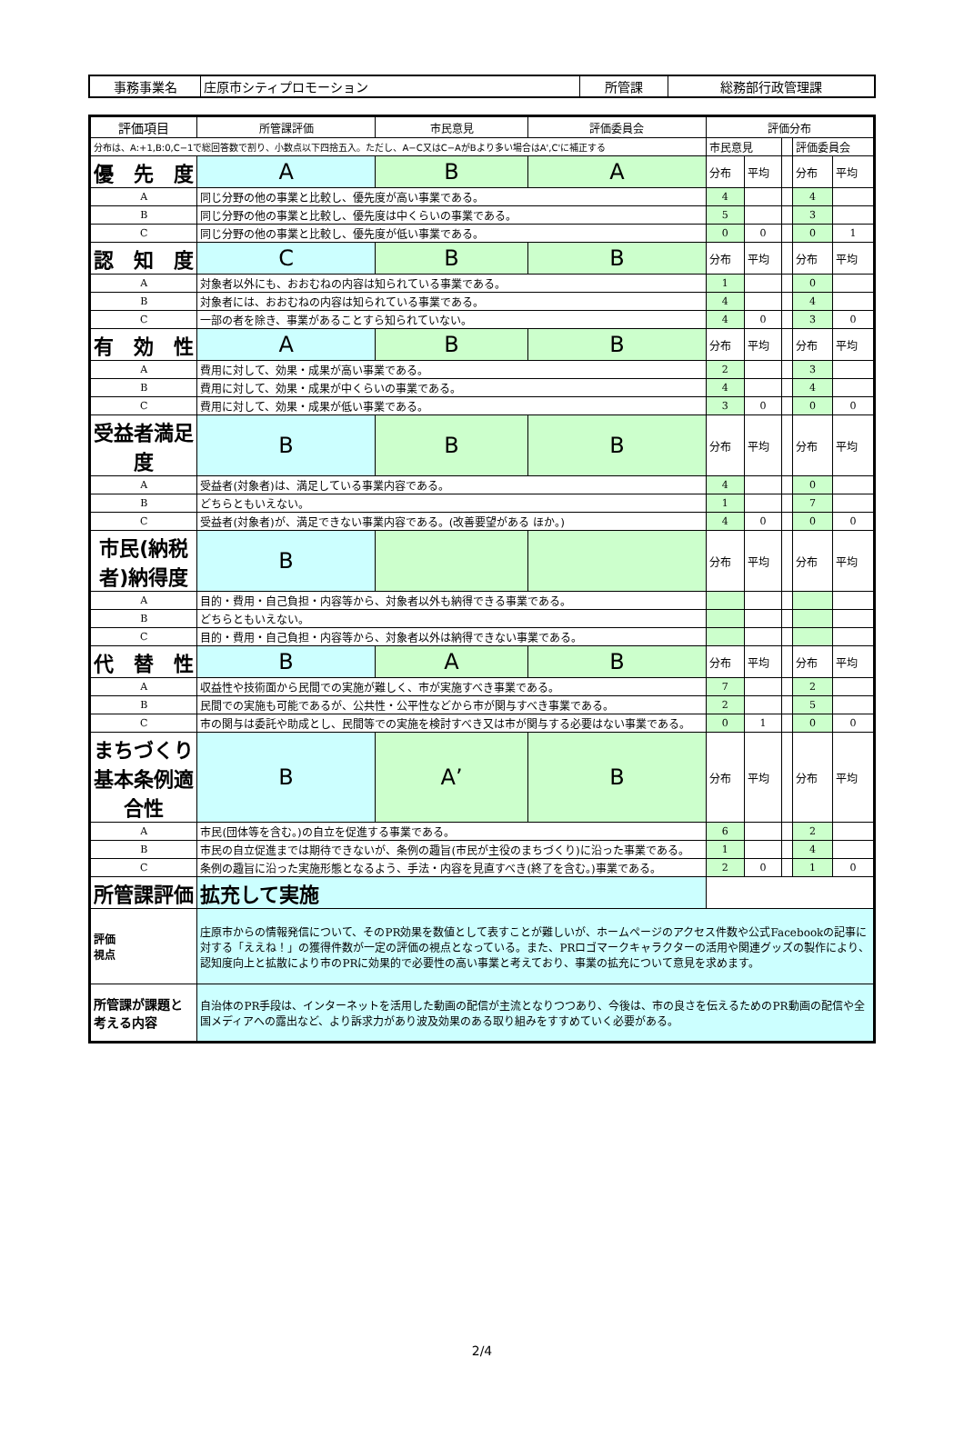| 事務事業名 | 庄原市シティプロモーション | 所管課 | 総務部行政管理課 |
| 評価項目 | | 所管課評価 | 市民意見 | 評価委員会 | 評価分布 | | | | |
| --- | --- | --- | --- | --- | --- | --- | --- | --- | --- |
| 分布は、A:+1,B:0,C−1で総回答数で割り、小数点以下四捨五入。ただし、A−C又はC−AがBより多い場合はA',C'に補正する | | | | | 市民意見 | | | 評価委員会 | |
| 優 先 度 | | A | B | A | 分布 | 平均 | | 分布 | 平均 |
| A | 同じ分野の他の事業と比較し、優先度が高い事業である。 | | | | 4 | | | 4 | |
| B | 同じ分野の他の事業と比較し、優先度は中くらいの事業である。 | | | | 5 | | | 3 | |
| C | 同じ分野の他の事業と比較し、優先度が低い事業である。 | | | | 0 | 0 | | 0 | 1 |
| 認 知 度 | | C | B | B | 分布 | 平均 | | 分布 | 平均 |
| A | 対象者以外にも、おおむねの内容は知られている事業である。 | | | | 1 | | | 0 | |
| B | 対象者には、おおむねの内容は知られている事業である。 | | | | 4 | | | 4 | |
| C | 一部の者を除き、事業があることすら知られていない。 | | | | 4 | 0 | | 3 | 0 |
| 有 効 性 | | A | B | B | 分布 | 平均 | | 分布 | 平均 |
| A | 費用に対して、効果・成果が高い事業である。 | | | | 2 | | | 3 | |
| B | 費用に対して、効果・成果が中くらいの事業である。 | | | | 4 | | | 4 | |
| C | 費用に対して、効果・成果が低い事業である。 | | | | 3 | 0 | | 0 | 0 |
| 受益者満足度 | | B | B | B | 分布 | 平均 | | 分布 | 平均 |
| A | 受益者(対象者)は、満足している事業内容である。 | | | | 4 | | | 0 | |
| B | どちらともいえない。 | | | | 1 | | | 7 | |
| C | 受益者(対象者)が、満足できない事業内容である。(改善要望がある ほか。) | | | | 4 | 0 | | 0 | 0 |
| 市民(納税者)納得度 | | B | | | 分布 | 平均 | | 分布 | 平均 |
| A | 目的・費用・自己負担・内容等から、対象者以外も納得できる事業である。 | | | | | | | | |
| B | どちらともいえない。 | | | | | | | | |
| C | 目的・費用・自己負担・内容等から、対象者以外は納得できない事業である。 | | | | | | | | |
| 代 替 性 | | B | A | B | 分布 | 平均 | | 分布 | 平均 |
| A | 収益性や技術面から民間での実施が難しく、市が実施すべき事業である。 | | | | 7 | | | 2 | |
| B | 民間での実施も可能であるが、公共性・公平性などから市が関与すべき事業である。 | | | | 2 | | | 5 | |
| C | 市の関与は委託や助成とし、民間等での実施を検討すべき又は市が関与する必要はない事業である。 | | | | 0 | 1 | | 0 | 0 |
| まちづくり基本条例適合性 | | B | A’ | B | 分布 | 平均 | | 分布 | 平均 |
| A | 市民(団体等を含む。)の自立を促進する事業である。 | | | | 6 | | | 2 | |
| B | 市民の自立促進までは期待できないが、条例の趣旨(市民が主役のまちづくり)に沿った事業である。 | | | | 1 | | | 4 | |
| C | 条例の趣旨に沿った実施形態となるよう、手法・内容を見直すべき(終了を含む。)事業である。 | | | | 2 | 0 | | 1 | 0 |
| 所管課評価 | | 拡充して実施 | | | | | | | |
| 評価 視点 | 庄原市からの情報発信について、そのPR効果を数値として表すことが難しいが、ホームページのアクセス件数や公式Facebookの記事に対する「ええね！」の獲得件数が一定の評価の視点となっている。また、PRロゴマークキャラクターの活用や関連グッズの製作により、認知度向上と拡散により市のPRに効果的で必要性の高い事業と考えており、事業の拡充について意見を求めます。 | | | | | | | | |
| 所管課が課題と 考える内容 | | 自治体のPR手段は、インターネットを活用した動画の配信が主流となりつつあり、今後は、市の良さを伝えるためのPR動画の配信や全国メディアへの露出など、より訴求力があり波及効果のある取り組みをすすめていく必要がある。 | | | | | | | |
2/4